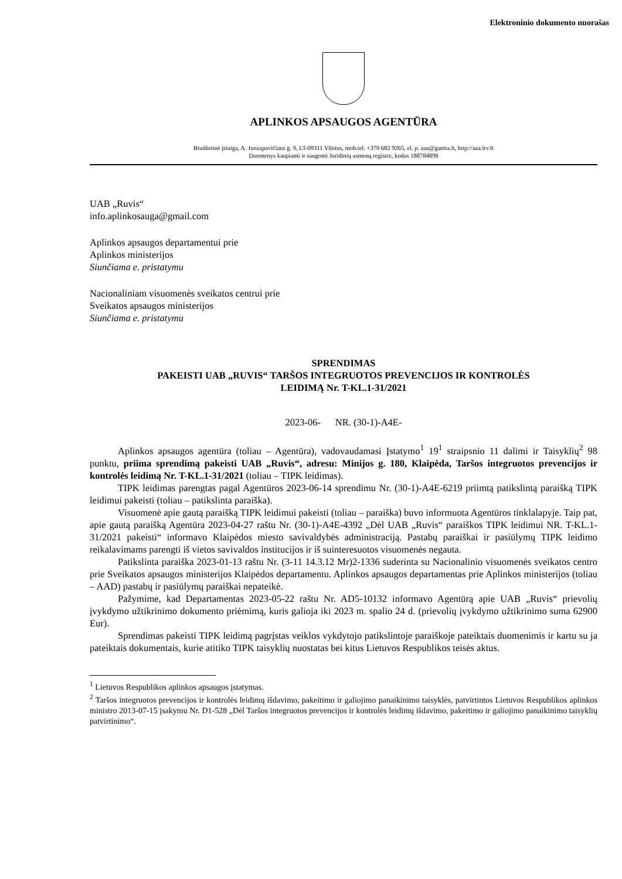Elektroninio dokumento nuorašas
APLINKOS APSAUGOS AGENTŪRA
Biudžetinė įstaiga, A. Juozapavičiaus g. 9, LT-09311 Vilnius, mob.tel. +370 682 9265, el. p. aaa@gamta.lt, http://aaa.lrv.lt
Duomenys kaupiami ir saugomi Juridinių asmenų registre, kodas 188784898
UAB „Ruvis“
info.aplinkosauga@gmail.com
Aplinkos apsaugos departamentui prie
Aplinkos ministerijos
Siunčiama e. pristatymu
Nacionaliniam visuomenės sveikatos centrui prie
Sveikatos apsaugos ministerijos
Siunčiama e. pristatymu
SPRENDIMAS
PAKEISTI UAB „RUVIS“ TARŠOS INTEGRUOTOS PREVENCIJOS IR KONTROLĖS
LEIDIMĄ Nr. T-KL.1-31/2021
2023-06- NR. (30-1)-A4E-
Aplinkos apsaugos agentūra (toliau – Agentūra), vadovaudamasi Įstatymo<sup>1</sup> 19<sup>1</sup> straipsnio 11 dalimi ir Taisyklių<sup>2</sup> 98 punktu, priima sprendimą pakeisti UAB „Ruvis“, adresu: Minijos g. 180, Klaipėda, Taršos integruotos prevencijos ir kontrolės leidimą Nr. T-KL.1-31/2021 (toliau – TIPK leidimas).
TIPK leidimas parengtas pagal Agentūros 2023-06-14 sprendimu Nr. (30-1)-A4E-6219 priimtą patikslintą paraišką TIPK leidimui pakeisti (toliau – patikslinta paraiška).
Visuomenė apie gautą paraišką TIPK leidimui pakeisti (toliau – paraiška) buvo informuota Agentūros tinklalapyje. Taip pat, apie gautą paraišką Agentūra 2023-04-27 raštu Nr. (30-1)-A4E-4392 „Dėl UAB „Ruvis“ paraiškos TIPK leidimui NR. T-KL.1-31/2021 pakeisti“ informavo Klaipėdos miesto savivaldybės administraciją. Pastabų paraiškai ir pasiūlymų TIPK leidimo reikalavimams parengti iš vietos savivaldos institucijos ir iš suinteresuotos visuomenės negauta.
Patikslinta paraiška 2023-01-13 raštu Nr. (3-11 14.3.12 Mr)2-1336 suderinta su Nacionalinio visuomenės sveikatos centro prie Sveikatos apsaugos ministerijos Klaipėdos departamentu. Aplinkos apsaugos departamentas prie Aplinkos ministerijos (toliau – AAD) pastabų ir pasiūlymų paraiškai nepateikė.
Pažymime, kad Departamentas 2023-05-22 raštu Nr. AD5-10132 informavo Agentūrą apie UAB „Ruvis“ prievolių įvykdymo užtikrinimo dokumento priėmimą, kuris galioja iki 2023 m. spalio 24 d. (prievolių įvykdymo užtikrinimo suma 62900 Eur).
Sprendimas pakeisti TIPK leidimą pagrįstas veiklos vykdytojo patikslintoje paraiškoje pateiktais duomenimis ir kartu su ja pateiktais dokumentais, kurie atitiko TIPK taisyklių nuostatas bei kitus Lietuvos Respublikos teisės aktus.
<sup>1</sup> Lietuvos Respublikos aplinkos apsaugos įstatymas.
<sup>2</sup> Taršos integruotos prevencijos ir kontrolės leidimų išdavimo, pakeitimo ir galiojimo panaikinimo taisyklės, patvirtintos Lietuvos Respublikos aplinkos ministro 2013-07-15 įsakymu Nr. D1-528 „Dėl Taršos integruotos prevencijos ir kontrolės leidimų išdavimo, pakeitimo ir galiojimo panaikinimo taisyklių patvirtinimo“.